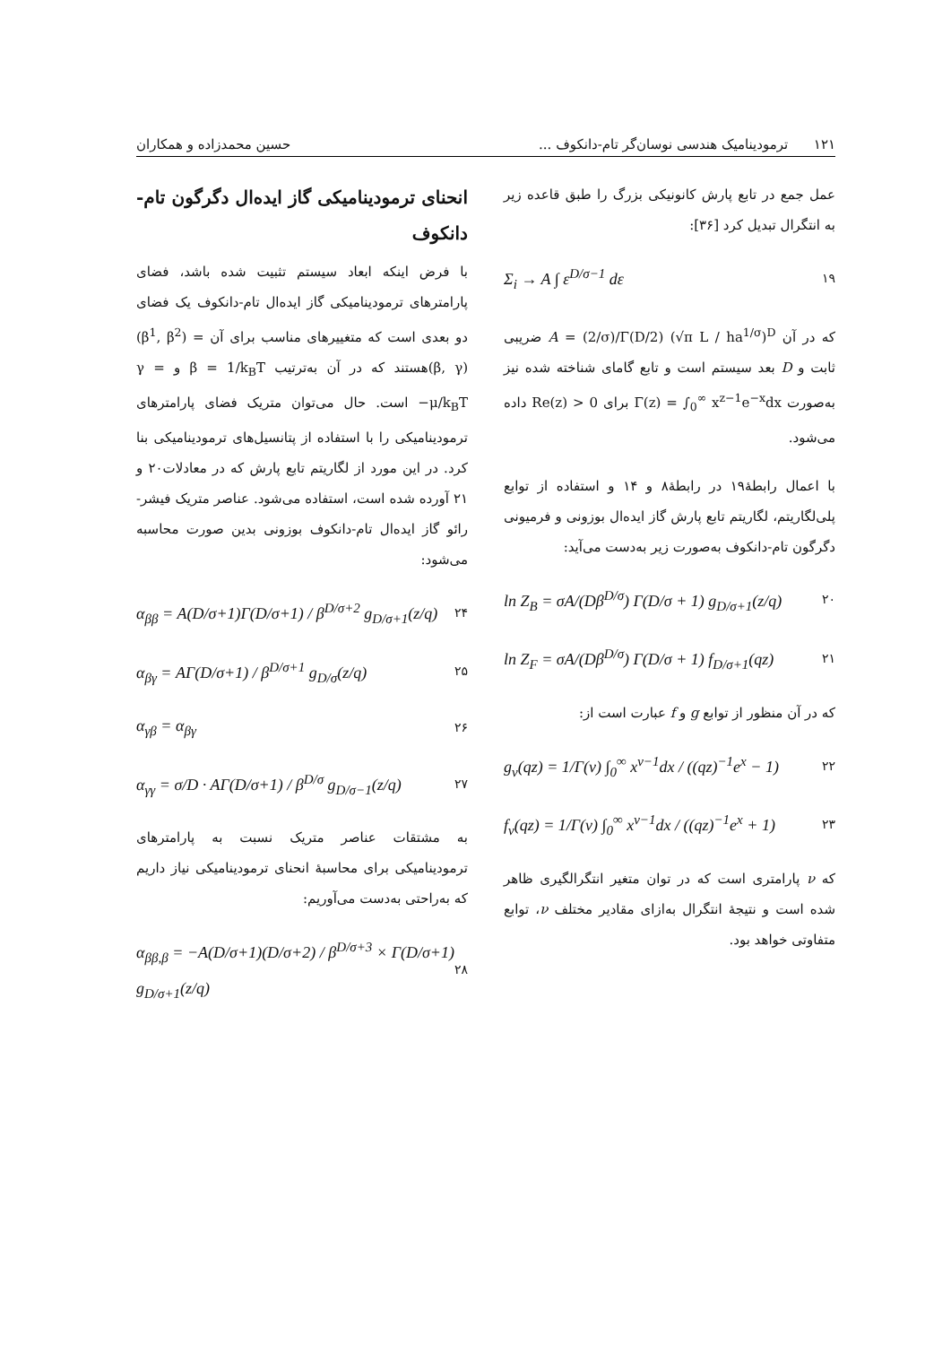۱۲۱ ترمودینامیک هندسی نوسان‌گر تام-دانکوف ... حسین محمدزاده و همکاران
عمل جمع در تابع پارش کانونیکی بزرگ را طبق قاعده زیر به انتگرال تبدیل کرد [۳۶]:
Σ<sub>i</sub> → A ∫ ε<sup>D/σ−1</sup> dε ۱۹
که در آن A = (2/σ)/Γ(D/2) (√π L / ha<sup>1/σ</sup>)<sup>D</sup> ضریبی ثابت و D بعد سیستم است و تابع گامای شناخته شده نیز به‌صورت Γ(z) = ∫<sub>0</sub><sup>∞</sup> x<sup>z−1</sup>e<sup>−x</sup>dx برای Re(z) > 0 داده می‌شود.
با اعمال رابطهٔ۱۹ در رابطهٔ۸ و ۱۴ و استفاده از توابع پلی‌لگاریتم، لگاریتم تابع پارش گاز ایده‌ال بوزونی و فرمیونی دگرگون تام-دانکوف به‌صورت زیر به‌دست می‌آید:
ln Z<sub>B</sub> = σA/(Dβ<sup>D/σ</sup>) Γ(D/σ + 1) g<sub>D/σ+1</sub>(z/q) ۲۰
ln Z<sub>F</sub> = σA/(Dβ<sup>D/σ</sup>) Γ(D/σ + 1) f<sub>D/σ+1</sub>(qz) ۲۱
که در آن منظور از توابع g و f عبارت است از:
g<sub>ν</sub>(qz) = 1/Γ(ν) ∫<sub>0</sub><sup>∞</sup> x<sup>ν−1</sup>dx / ((qz)<sup>−1</sup>e<sup>x</sup> − 1) ۲۲
f<sub>ν</sub>(qz) = 1/Γ(ν) ∫<sub>0</sub><sup>∞</sup> x<sup>ν−1</sup>dx / ((qz)<sup>−1</sup>e<sup>x</sup> + 1) ۲۳
که ν پارامتری است که در توان متغیر انتگرالگیری ظاهر شده است و نتیجهٔ انتگرال به‌ازای مقادیر مختلف ν، توابع متفاوتی خواهد بود.
انحنای ترمودینامیکی گاز ایده‌ال دگرگون تام-دانکوف
با فرض اینکه ابعاد سیستم تثبیت شده باشد، فضای پارامترهای ترمودینامیکی گاز ایده‌ال تام-دانکوف یک فضای دو بعدی است که متغییرهای مناسب برای آن (β<sup>1</sup>, β<sup>2</sup>) = (β, γ) هستند که در آن به‌ترتیب β = 1/k<sub>B</sub>T و γ = −μ/k<sub>B</sub>T است. حال می‌توان متریک فضای پارامترهای ترمودینامیکی را با استفاده از پتانسیل‌های ترمودینامیکی بنا کرد. در این مورد از لگاریتم تابع پارش که در معادلات۲۰ و ۲۱ آورده شده است، استفاده می‌شود. عناصر متریک فیشر-رائو گاز ایده‌ال تام-دانکوف بوزونی بدین صورت محاسبه می‌شود:
α<sub>ββ</sub> = A(D/σ+1)Γ(D/σ+1) / β<sup>D/σ+2</sup> g<sub>D/σ+1</sub>(z/q) ۲۴
α<sub>βγ</sub> = AΓ(D/σ+1) / β<sup>D/σ+1</sup> g<sub>D/σ</sub>(z/q) ۲۵
α<sub>γβ</sub> = α<sub>βγ</sub> ۲۶
α<sub>γγ</sub> = σ/D · AΓ(D/σ+1) / β<sup>D/σ</sup> g<sub>D/σ−1</sub>(z/q) ۲۷
به مشتقات عناصر متریک نسبت به پارامترهای ترمودینامیکی برای محاسبهٔ انحنای ترمودینامیکی نیاز داریم که به‌راحتی به‌دست می‌آوریم:
α<sub>ββ,β</sub> = −A(D/σ+1)(D/σ+2) / β<sup>D/σ+3</sup> × Γ(D/σ+1) g<sub>D/σ+1</sub>(z/q) ۲۸